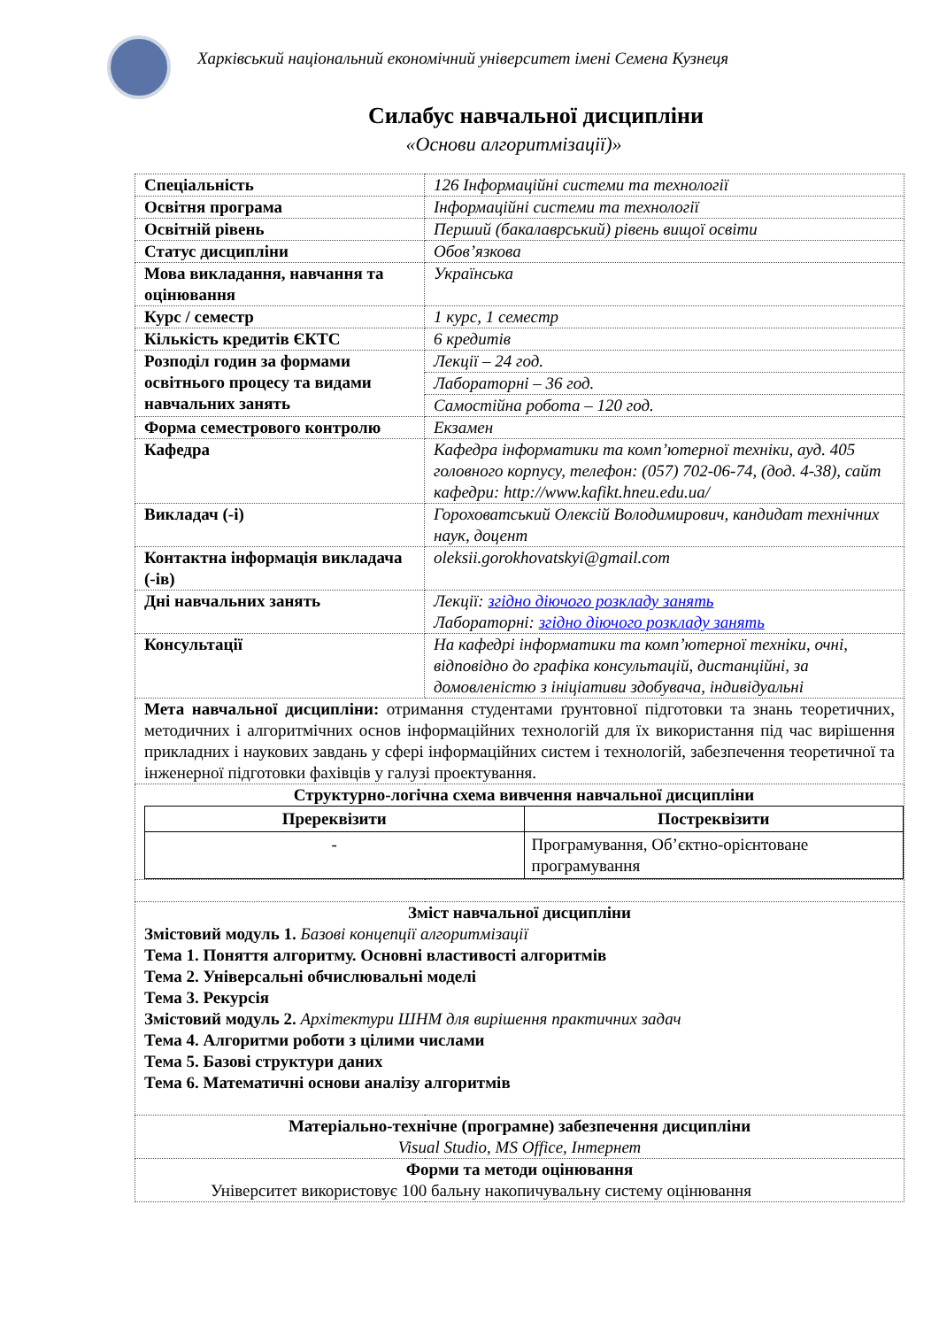Харківський національний економічний університет імені Семена Кузнеця
Силабус навчальної дисципліни
«Основи алгоритмізації)»
| Спеціальність | 126 Інформаційні системи та технології |
| Освітня програма | Інформаційні системи та технології |
| Освітній рівень | Перший (бакалаврський) рівень вищої освіти |
| Статус дисципліни | Обов’язкова |
| Мова викладання, навчання та оцінювання | Українська |
| Курс / семестр | 1 курс, 1 семестр |
| Кількість кредитів ЄКТС | 6 кредитів |
| Розподіл годин за формами освітнього процесу та видами навчальних занять | Лекції – 24 год. |
| | Лабораторні – 36 год. |
| | Самостійна робота – 120 год. |
| Форма семестрового контролю | Екзамен |
| Кафедра | Кафедра інформатики та комп’ютерної техніки, ауд. 405 головного корпусу, телефон: (057) 702-06-74, (дод. 4-38), сайт кафедри: http://www.kafikt.hneu.edu.ua/ |
| Викладач (-і) | Гороховатський Олексій Володимирович, кандидат технічних наук, доцент |
| Контактна інформація викладача (-ів) | oleksii.gorokhovatskyi@gmail.com |
| Дні навчальних занять | Лекції: згідно діючого розкладу занять Лабораторні: згідно діючого розкладу занять |
| Консультації | На кафедрі інформатики та комп’ютерної техніки, очні, відповідно до графіка консультацій, дистанційні, за домовленістю з ініціативи здобувача, індивідуальні |
| Мета навчальної дисципліни: отримання студентами ґрунтовної підготовки та знань теоретичних, методичних і алгоритмічних основ інформаційних технологій для їх використання під час вирішення прикладних і наукових завдань у сфері інформаційних систем і технологій, забезпечення теоретичної та інженерної підготовки фахівців у галузі проектування. | |
| Структурно-логічна схема вивчення навчальної дисципліни / Пререквізити / Постреквізити / / --- / --- / / - / Програмування, Об’єктно-орієнтоване програмування / | |
| Зміст навчальної дисципліни Змістовий модуль 1. Базові концепції алгоритмізації Тема 1. Поняття алгоритму. Основні властивості алгоритмів Тема 2. Універсальні обчислювальні моделі Тема 3. Рекурсія Змістовий модуль 2. Архітектури ШНМ для вирішення практичних задач Тема 4. Алгоритми роботи з цілими числами Тема 5. Базові структури даних Тема 6. Математичні основи аналізу алгоритмів | |
| Матеріально-технічне (програмне) забезпечення дисципліни Visual Studio, MS Office, Інтернет | |
| Форми та методи оцінювання Університет використовує 100 бальну накопичувальну систему оцінювання | |